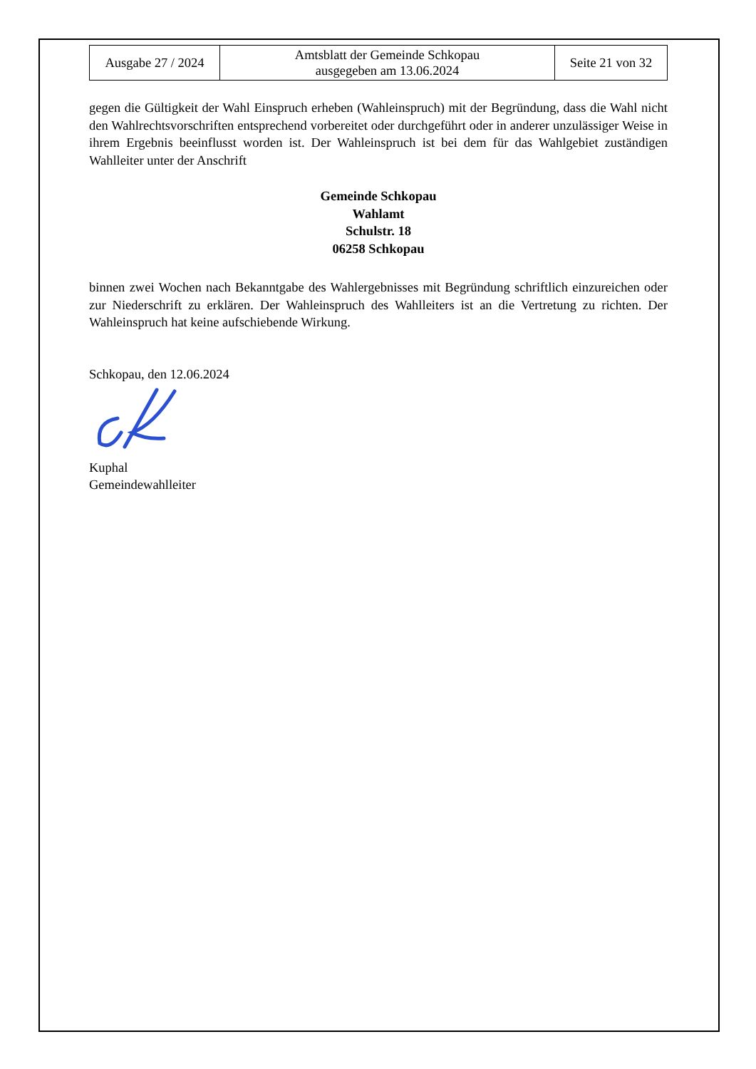| Ausgabe 27 / 2024 | Amtsblatt der Gemeinde Schkopau ausgegeben am 13.06.2024 | Seite 21 von 32 |
gegen die Gültigkeit der Wahl Einspruch erheben (Wahleinspruch) mit der Begründung, dass die Wahl nicht den Wahlrechtsvorschriften entsprechend vorbereitet oder durchgeführt oder in anderer unzulässiger Weise in ihrem Ergebnis beeinflusst worden ist. Der Wahleinspruch ist bei dem für das Wahlgebiet zuständigen Wahlleiter unter der Anschrift
Gemeinde Schkopau
Wahlamt
Schulstr. 18
06258 Schkopau
binnen zwei Wochen nach Bekanntgabe des Wahlergebnisses mit Begründung schriftlich einzureichen oder zur Niederschrift zu erklären. Der Wahleinspruch des Wahlleiters ist an die Vertretung zu richten. Der Wahleinspruch hat keine aufschiebende Wirkung.
Schkopau, den 12.06.2024
Kuphal
Gemeindewahlleiter